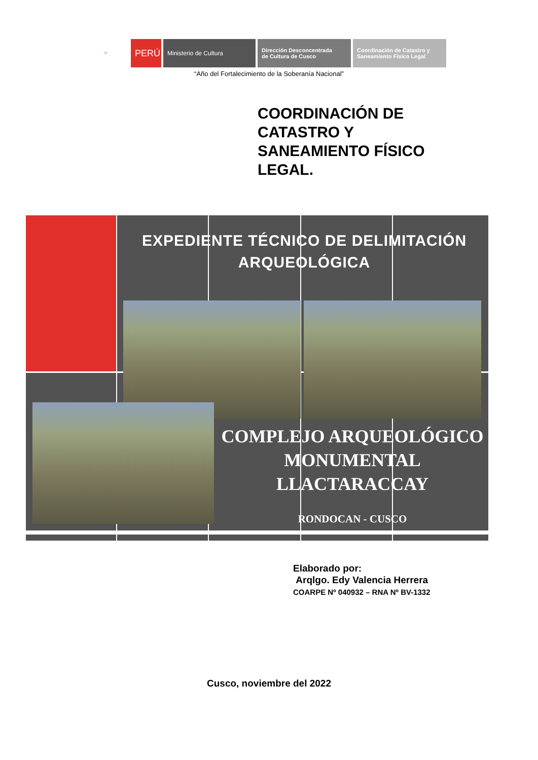⛉
PERÚ
Ministerio de Cultura Dirección Desconcentrada
de Cultura de Cusco
Coordinación de Catastro y
Saneamiento Físico Legal
“Año del Fortalecimiento de la Soberanía Nacional”
COORDINACIÓN DE
CATASTRO Y
SANEAMIENTO FÍSICO
LEGAL.
EXPEDIENTE TÉCNICO DE DELIMITACIÓN ARQUEOLÓGICA
COMPLEJO ARQUEOLÓGICO MONUMENTAL LLACTARACCAY
RONDOCAN - CUSCO
Elaborado por:
Arqlgo. Edy Valencia Herrera
COARPE Nº 040932 – RNA Nº BV-1332
Cusco, noviembre del 2022